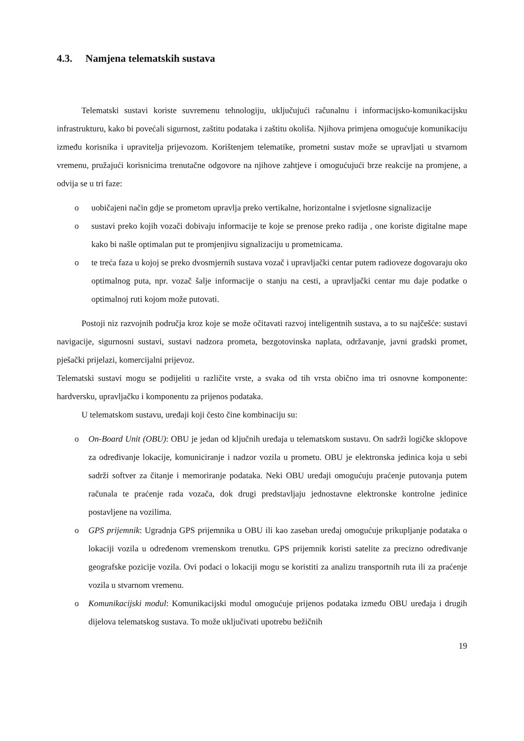4.3. Namjena telematskih sustava
Telematski sustavi koriste suvremenu tehnologiju, uključujući računalnu i informacijsko-komunikacijsku infrastrukturu, kako bi povećali sigurnost, zaštitu podataka i zaštitu okoliša. Njihova primjena omogućuje komunikaciju između korisnika i upravitelja prijevozom. Korištenjem telematike, prometni sustav može se upravljati u stvarnom vremenu, pružajući korisnicima trenutačne odgovore na njihove zahtjeve i omogućujući brze reakcije na promjene, a odvija se u tri faze:
o uobičajeni način gdje se prometom upravlja preko vertikalne, horizontalne i svjetlosne signalizacije
o sustavi preko kojih vozači dobivaju informacije te koje se prenose preko radija , one koriste digitalne mape kako bi našle optimalan put te promjenjivu signalizaciju u prometnicama.
o te treća faza u kojoj se preko dvosmjernih sustava vozač i upravljački centar putem radioveze dogovaraju oko optimalnog puta, npr. vozač šalje informacije o stanju na cesti, a upravljački centar mu daje podatke o optimalnoj ruti kojom može putovati.
Postoji niz razvojnih područja kroz koje se može očitavati razvoj inteligentnih sustava, a to su najčešće: sustavi navigacije, sigurnosni sustavi, sustavi nadzora prometa, bezgotovinska naplata, održavanje, javni gradski promet, pješački prijelazi, komercijalni prijevoz.
Telematski sustavi mogu se podijeliti u različite vrste, a svaka od tih vrsta obično ima tri osnovne komponente: hardversku, upravljačku i komponentu za prijenos podataka.
U telematskom sustavu, uređaji koji često čine kombinaciju su:
o On-Board Unit (OBU): OBU je jedan od ključnih uređaja u telematskom sustavu. On sadrži logičke sklopove za određivanje lokacije, komuniciranje i nadzor vozila u prometu. OBU je elektronska jedinica koja u sebi sadrži softver za čitanje i memoriranje podataka. Neki OBU uređaji omogućuju praćenje putovanja putem računala te praćenje rada vozača, dok drugi predstavljaju jednostavne elektronske kontrolne jedinice postavljene na vozilima.
o GPS prijemnik: Ugradnja GPS prijemnika u OBU ili kao zaseban uređaj omogućuje prikupljanje podataka o lokaciji vozila u određenom vremenskom trenutku. GPS prijemnik koristi satelite za precizno određivanje geografske pozicije vozila. Ovi podaci o lokaciji mogu se koristiti za analizu transportnih ruta ili za praćenje vozila u stvarnom vremenu.
o Komunikacijski modul: Komunikacijski modul omogućuje prijenos podataka između OBU uređaja i drugih dijelova telematskog sustava. To može uključivati upotrebu bežičnih
19